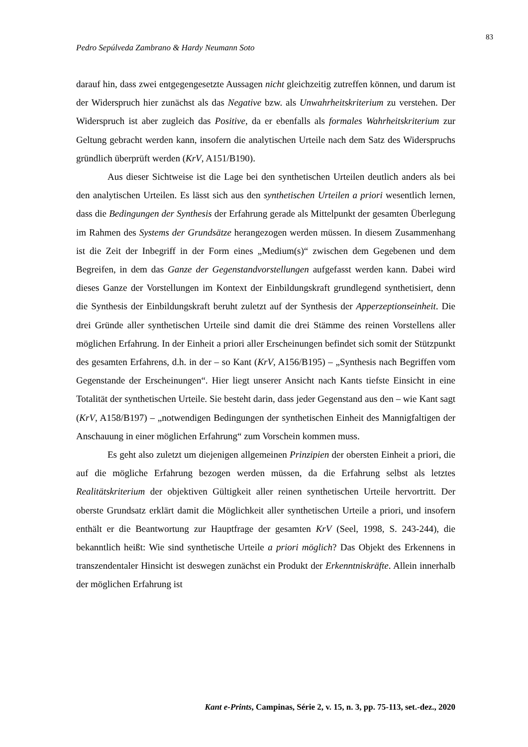83
Pedro Sepúlveda Zambrano & Hardy Neumann Soto
darauf hin, dass zwei entgegengesetzte Aussagen nicht gleichzeitig zutreffen können, und darum ist der Widerspruch hier zunächst als das Negative bzw. als Unwahrheitskriterium zu verstehen. Der Widerspruch ist aber zugleich das Positive, da er ebenfalls als formales Wahrheitskriterium zur Geltung gebracht werden kann, insofern die analytischen Urteile nach dem Satz des Widerspruchs gründlich überprüft werden (KrV, A151/B190).
Aus dieser Sichtweise ist die Lage bei den synthetischen Urteilen deutlich anders als bei den analytischen Urteilen. Es lässt sich aus den synthetischen Urteilen a priori wesentlich lernen, dass die Bedingungen der Synthesis der Erfahrung gerade als Mittelpunkt der gesamten Überlegung im Rahmen des Systems der Grundsätze herangezogen werden müssen. In diesem Zusammenhang ist die Zeit der Inbegriff in der Form eines „Medium(s)“ zwischen dem Gegebenen und dem Begreifen, in dem das Ganze der Gegenstandvorstellungen aufgefasst werden kann. Dabei wird dieses Ganze der Vorstellungen im Kontext der Einbildungskraft grundlegend synthetisiert, denn die Synthesis der Einbildungskraft beruht zuletzt auf der Synthesis der Apperzeptionseinheit. Die drei Gründe aller synthetischen Urteile sind damit die drei Stämme des reinen Vorstellens aller möglichen Erfahrung. In der Einheit a priori aller Erscheinungen befindet sich somit der Stützpunkt des gesamten Erfahrens, d.h. in der – so Kant (KrV, A156/B195) – „Synthesis nach Begriffen vom Gegenstande der Erscheinungen“. Hier liegt unserer Ansicht nach Kants tiefste Einsicht in eine Totalität der synthetischen Urteile. Sie besteht darin, dass jeder Gegenstand aus den – wie Kant sagt (KrV, A158/B197) – „notwendigen Bedingungen der synthetischen Einheit des Mannigfaltigen der Anschauung in einer möglichen Erfahrung“ zum Vorschein kommen muss.
Es geht also zuletzt um diejenigen allgemeinen Prinzipien der obersten Einheit a priori, die auf die mögliche Erfahrung bezogen werden müssen, da die Erfahrung selbst als letztes Realitätskriterium der objektiven Gültigkeit aller reinen synthetischen Urteile hervortritt. Der oberste Grundsatz erklärt damit die Möglichkeit aller synthetischen Urteile a priori, und insofern enthält er die Beantwortung zur Hauptfrage der gesamten KrV (Seel, 1998, S. 243-244), die bekanntlich heißt: Wie sind synthetische Urteile a priori möglich? Das Objekt des Erkennens in transzendentaler Hinsicht ist deswegen zunächst ein Produkt der Erkenntniskräfte. Allein innerhalb der möglichen Erfahrung ist
Kant e-Prints, Campinas, Série 2, v. 15, n. 3, pp. 75-113, set.-dez., 2020